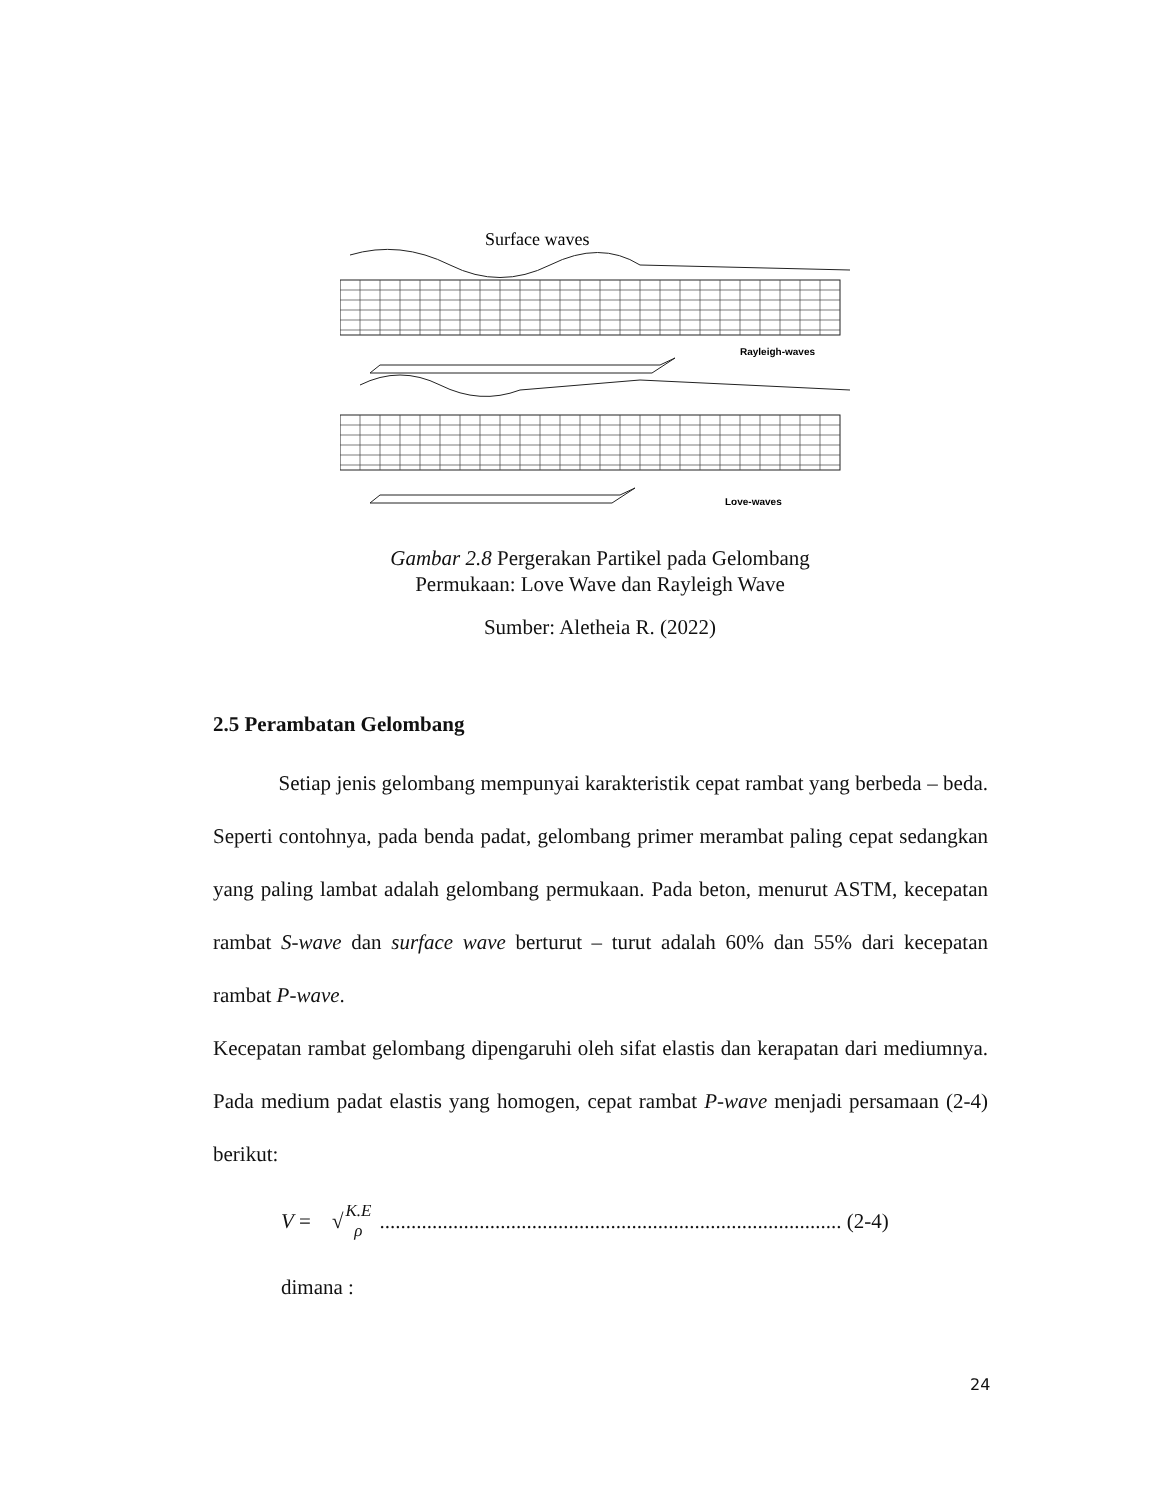Surface waves
Rayleigh-waves
Love-waves
Gambar 2.8 Pergerakan Partikel pada Gelombang Permukaan: Love Wave dan Rayleigh Wave
Sumber: Aletheia R. (2022)
2.5 Perambatan Gelombang
Setiap jenis gelombang mempunyai karakteristik cepat rambat yang berbeda – beda. Seperti contohnya, pada benda padat, gelombang primer merambat paling cepat sedangkan yang paling lambat adalah gelombang permukaan. Pada beton, menurut ASTM, kecepatan rambat S-wave dan surface wave berturut – turut adalah 60% dan 55% dari kecepatan rambat P-wave.
Kecepatan rambat gelombang dipengaruhi oleh sifat elastis dan kerapatan dari mediumnya. Pada medium padat elastis yang homogen, cepat rambat P-wave menjadi persamaan (2-4) berikut:
V = √ K.E ρ ........................................................................................ (2-4)
dimana :
24